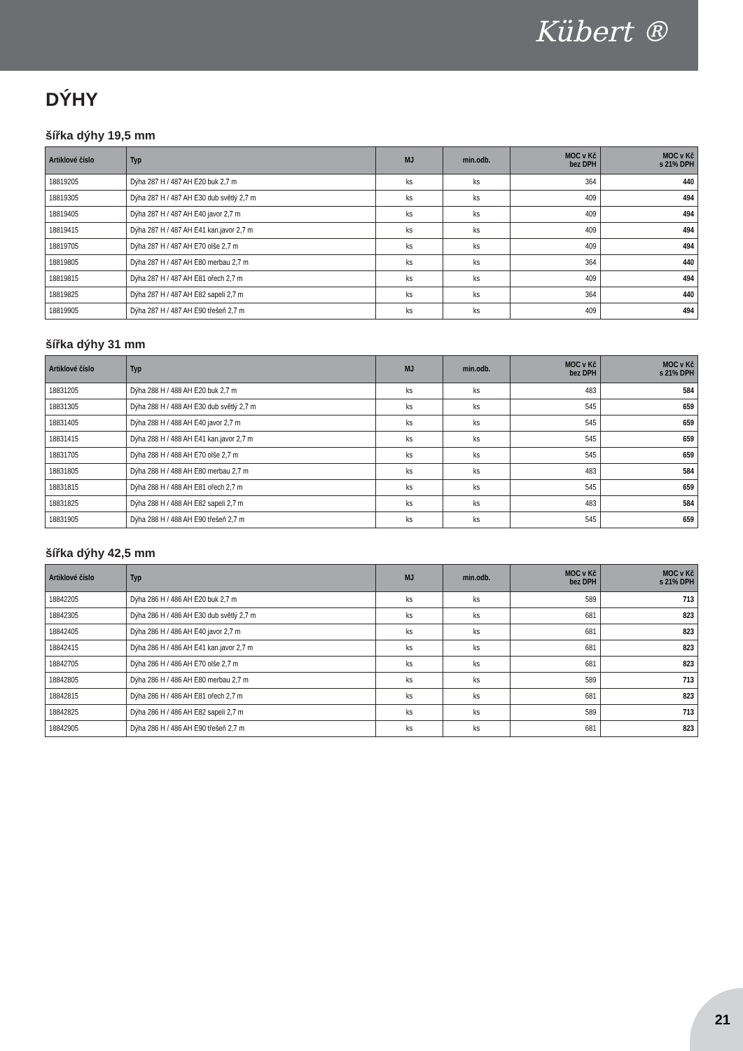Kübert ®
DÝHY
šířka dýhy 19,5 mm
| Artiklové číslo | Typ | MJ | min.odb. | MOC v Kč bez DPH | MOC v Kč s 21% DPH |
| --- | --- | --- | --- | --- | --- |
| 18819205 | Dýha 287 H / 487 AH E20 buk 2,7 m | ks | ks | 364 | 440 |
| 18819305 | Dýha 287 H / 487 AH E30 dub světlý 2,7 m | ks | ks | 409 | 494 |
| 18819405 | Dýha 287 H / 487 AH E40 javor 2,7 m | ks | ks | 409 | 494 |
| 18819415 | Dýha 287 H / 487 AH E41 kan.javor 2,7 m | ks | ks | 409 | 494 |
| 18819705 | Dýha 287 H / 487 AH E70 olše 2,7 m | ks | ks | 409 | 494 |
| 18819805 | Dýha 287 H / 487 AH E80 merbau 2,7 m | ks | ks | 364 | 440 |
| 18819815 | Dýha 287 H / 487 AH E81 ořech 2,7 m | ks | ks | 409 | 494 |
| 18819825 | Dýha 287 H / 487 AH E82 sapeli 2,7 m | ks | ks | 364 | 440 |
| 18819905 | Dýha 287 H / 487 AH E90 třešeň 2,7 m | ks | ks | 409 | 494 |
šířka dýhy 31 mm
| Artiklové číslo | Typ | MJ | min.odb. | MOC v Kč bez DPH | MOC v Kč s 21% DPH |
| --- | --- | --- | --- | --- | --- |
| 18831205 | Dýha 288 H / 488 AH E20 buk 2,7 m | ks | ks | 483 | 584 |
| 18831305 | Dýha 288 H / 488 AH E30 dub světlý 2,7 m | ks | ks | 545 | 659 |
| 18831405 | Dýha 288 H / 488 AH E40 javor 2,7 m | ks | ks | 545 | 659 |
| 18831415 | Dýha 288 H / 488 AH E41 kan.javor 2,7 m | ks | ks | 545 | 659 |
| 18831705 | Dýha 288 H / 488 AH E70 olše 2,7 m | ks | ks | 545 | 659 |
| 18831805 | Dýha 288 H / 488 AH E80 merbau 2,7 m | ks | ks | 483 | 584 |
| 18831815 | Dýha 288 H / 488 AH E81 ořech 2,7 m | ks | ks | 545 | 659 |
| 18831825 | Dýha 288 H / 488 AH E82 sapeli 2,7 m | ks | ks | 483 | 584 |
| 18831905 | Dýha 288 H / 488 AH E90 třešeň 2,7 m | ks | ks | 545 | 659 |
šířka dýhy 42,5 mm
| Artiklové číslo | Typ | MJ | min.odb. | MOC v Kč bez DPH | MOC v Kč s 21% DPH |
| --- | --- | --- | --- | --- | --- |
| 18842205 | Dýha 286 H / 486 AH E20 buk 2,7 m | ks | ks | 589 | 713 |
| 18842305 | Dýha 286 H / 486 AH E30 dub světlý 2,7 m | ks | ks | 681 | 823 |
| 18842405 | Dýha 286 H / 486 AH E40 javor 2,7 m | ks | ks | 681 | 823 |
| 18842415 | Dýha 286 H / 486 AH E41 kan.javor 2,7 m | ks | ks | 681 | 823 |
| 18842705 | Dýha 286 H / 486 AH E70 olše 2,7 m | ks | ks | 681 | 823 |
| 18842805 | Dýha 286 H / 486 AH E80 merbau 2,7 m | ks | ks | 589 | 713 |
| 18842815 | Dýha 286 H / 486 AH E81 ořech 2,7 m | ks | ks | 681 | 823 |
| 18842825 | Dýha 286 H / 486 AH E82 sapeli 2,7 m | ks | ks | 589 | 713 |
| 18842905 | Dýha 286 H / 486 AH E90 třešeň 2,7 m | ks | ks | 681 | 823 |
21